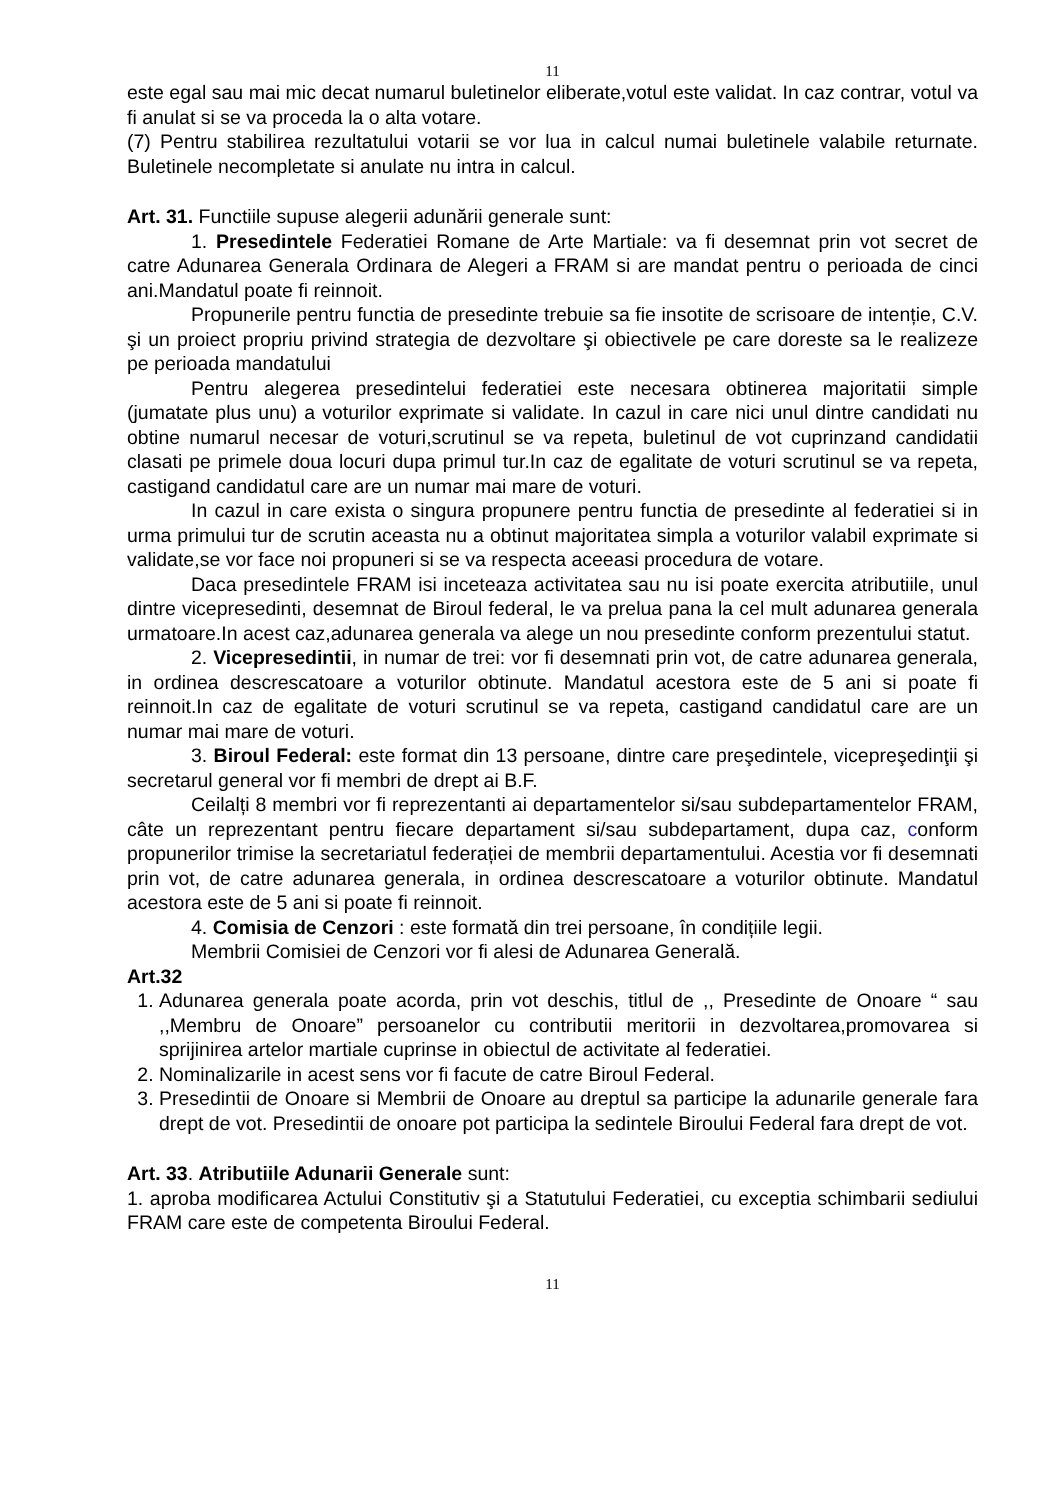11
este egal sau mai mic decat numarul buletinelor eliberate,votul este validat. In caz contrar, votul va fi anulat si se va proceda la o alta votare.
(7) Pentru stabilirea rezultatului votarii se vor lua in calcul numai buletinele valabile returnate. Buletinele necompletate si anulate nu intra in calcul.
Art. 31. Functiile supuse alegerii adunării generale sunt:
1. Presedintele Federatiei Romane de Arte Martiale: va fi desemnat prin vot secret de catre Adunarea Generala Ordinara de Alegeri a FRAM si are mandat pentru o perioada de cinci ani.Mandatul poate fi reinnoit.
Propunerile pentru functia de presedinte trebuie sa fie insotite de scrisoare de intenție, C.V. şi un proiect propriu privind strategia de dezvoltare şi obiectivele pe care doreste sa le realizeze pe perioada mandatului
Pentru alegerea presedintelui federatiei este necesara obtinerea majoritatii simple (jumatate plus unu) a voturilor exprimate si validate. In cazul in care nici unul dintre candidati nu obtine numarul necesar de voturi,scrutinul se va repeta, buletinul de vot cuprinzand candidatii clasati pe primele doua locuri dupa primul tur.In caz de egalitate de voturi scrutinul se va repeta, castigand candidatul care are un numar mai mare de voturi.
In cazul in care exista o singura propunere pentru functia de presedinte al federatiei si in urma primului tur de scrutin aceasta nu a obtinut majoritatea simpla a voturilor valabil exprimate si validate,se vor face noi propuneri si se va respecta aceeasi procedura de votare.
Daca presedintele FRAM isi inceteaza activitatea sau nu isi poate exercita atributiile, unul dintre vicepresedinti, desemnat de Biroul federal, le va prelua pana la cel mult adunarea generala urmatoare.In acest caz,adunarea generala va alege un nou presedinte conform prezentului statut.
2. Vicepresedintii, in numar de trei: vor fi desemnati prin vot, de catre adunarea generala, in ordinea descrescatoare a voturilor obtinute. Mandatul acestora este de 5 ani si poate fi reinnoit.In caz de egalitate de voturi scrutinul se va repeta, castigand candidatul care are un numar mai mare de voturi.
3. Biroul Federal: este format din 13 persoane, dintre care preşedintele, vicepreşedinţii şi secretarul general vor fi membri de drept ai B.F.
Ceilalți 8 membri vor fi reprezentanti ai departamentelor si/sau subdepartamentelor FRAM, câte un reprezentant pentru fiecare departament si/sau subdepartament, dupa caz, conform propunerilor trimise la secretariatul federației de membrii departamentului. Acestia vor fi desemnati prin vot, de catre adunarea generala, in ordinea descrescatoare a voturilor obtinute. Mandatul acestora este de 5 ani si poate fi reinnoit.
4. Comisia de Cenzori : este formată din trei persoane, în condițiile legii.
Membrii Comisiei de Cenzori vor fi alesi de Adunarea Generală.
Art.32
1. Adunarea generala poate acorda, prin vot deschis, titlul de ,, Presedinte de Onoare “ sau ,,Membru de Onoare” persoanelor cu contributii meritorii in dezvoltarea,promovarea si sprijinirea artelor martiale cuprinse in obiectul de activitate al federatiei.
2. Nominalizarile in acest sens vor fi facute de catre Biroul Federal.
3. Presedintii de Onoare si Membrii de Onoare au dreptul sa participe la adunarile generale fara drept de vot. Presedintii de onoare pot participa la sedintele Biroului Federal fara drept de vot.
Art. 33. Atributiile Adunarii Generale sunt:
1. aproba modificarea Actului Constitutiv şi a Statutului Federatiei, cu exceptia schimbarii sediului FRAM care este de competenta Biroului Federal.
11